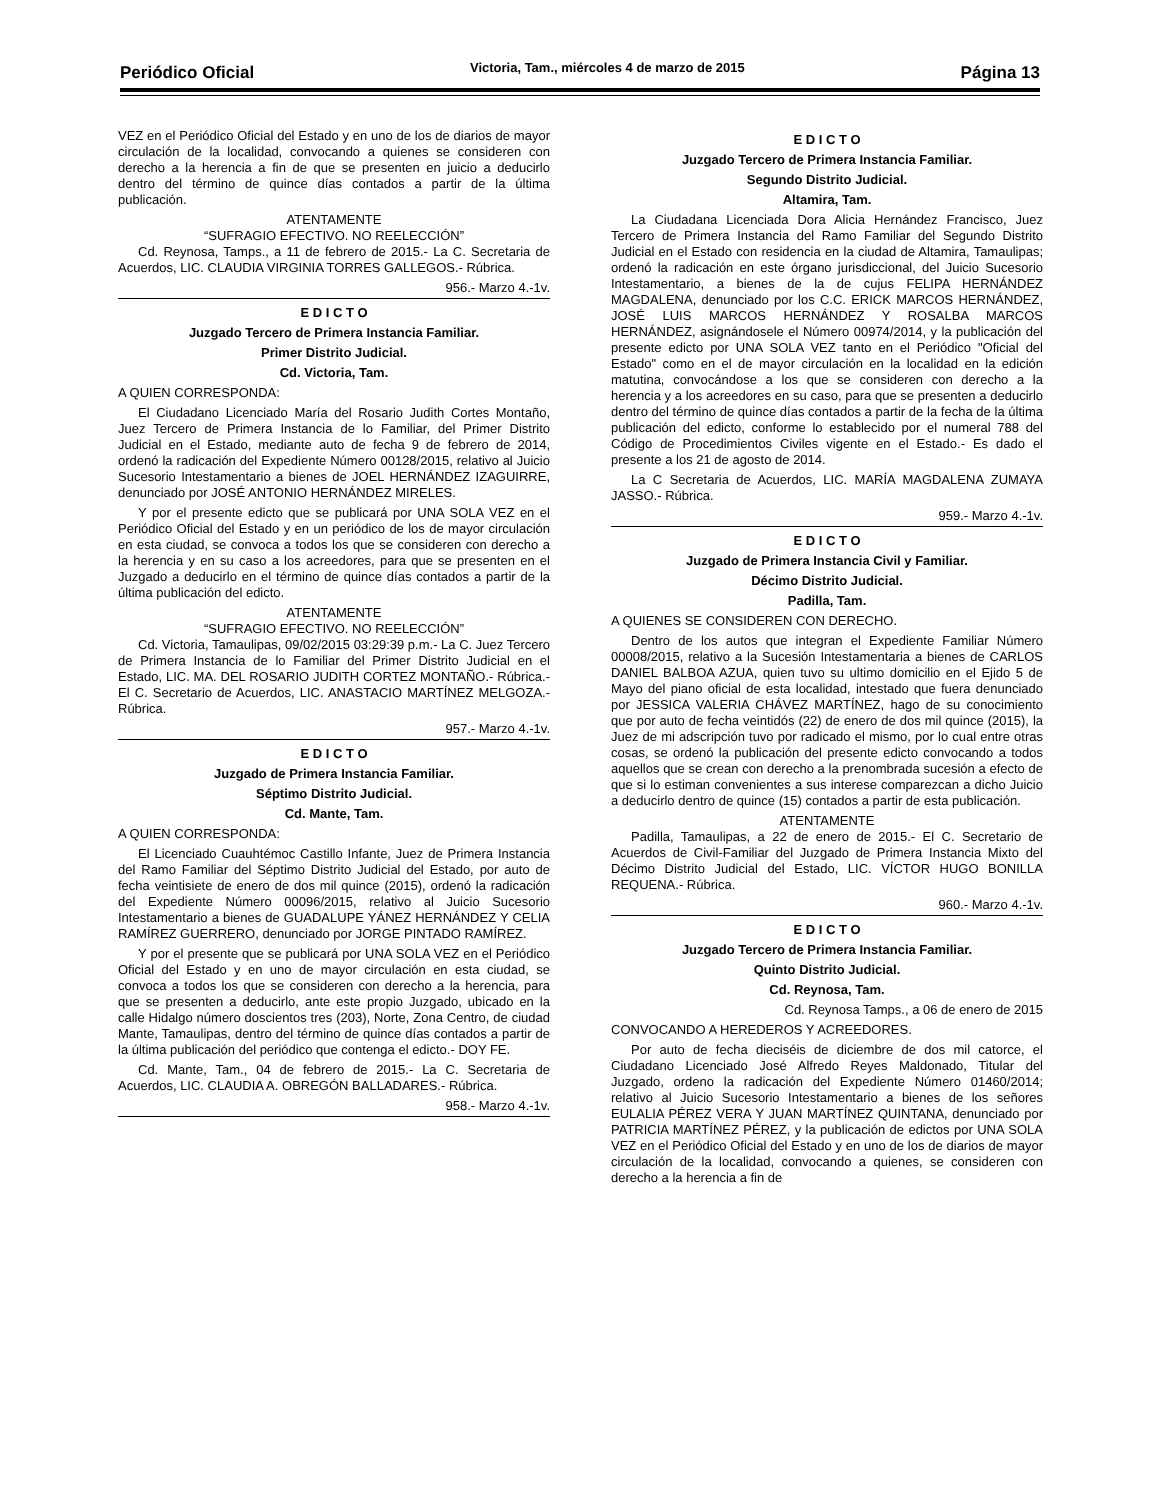Periódico Oficial Victoria, Tam., miércoles 4 de marzo de 2015 Página 13
VEZ en el Periódico Oficial del Estado y en uno de los de diarios de mayor circulación de la localidad, convocando a quienes se consideren con derecho a la herencia a fin de que se presenten en juicio a deducirlo dentro del término de quince días contados a partir de la última publicación.
ATENTAMENTE
“SUFRAGIO EFECTIVO. NO REELECCIÓN”
Cd. Reynosa, Tamps., a 11 de febrero de 2015.- La C. Secretaria de Acuerdos, LIC. CLAUDIA VIRGINIA TORRES GALLEGOS.- Rúbrica.
956.- Marzo 4.-1v.
E D I C T O
Juzgado Tercero de Primera Instancia Familiar.
Primer Distrito Judicial.
Cd. Victoria, Tam.
A QUIEN CORRESPONDA:
El Ciudadano Licenciado María del Rosario Judith Cortes Montaño, Juez Tercero de Primera Instancia de lo Familiar, del Primer Distrito Judicial en el Estado, mediante auto de fecha 9 de febrero de 2014, ordenó la radicación del Expediente Número 00128/2015, relativo al Juicio Sucesorio Intestamentario a bienes de JOEL HERNÁNDEZ IZAGUIRRE, denunciado por JOSÉ ANTONIO HERNÁNDEZ MIRELES.
Y por el presente edicto que se publicará por UNA SOLA VEZ en el Periódico Oficial del Estado y en un periódico de los de mayor circulación en esta ciudad, se convoca a todos los que se consideren con derecho a la herencia y en su caso a los acreedores, para que se presenten en el Juzgado a deducirlo en el término de quince días contados a partir de la última publicación del edicto.
ATENTAMENTE
“SUFRAGIO EFECTIVO. NO REELECCIÓN”
Cd. Victoria, Tamaulipas, 09/02/2015 03:29:39 p.m.- La C. Juez Tercero de Primera Instancia de lo Familiar del Primer Distrito Judicial en el Estado, LIC. MA. DEL ROSARIO JUDITH CORTEZ MONTAÑO.- Rúbrica.- El C. Secretario de Acuerdos, LIC. ANASTACIO MARTÍNEZ MELGOZA.- Rúbrica.
957.- Marzo 4.-1v.
E D I C T O
Juzgado de Primera Instancia Familiar.
Séptimo Distrito Judicial.
Cd. Mante, Tam.
A QUIEN CORRESPONDA:
El Licenciado Cuauhtémoc Castillo Infante, Juez de Primera Instancia del Ramo Familiar del Séptimo Distrito Judicial del Estado, por auto de fecha veintisiete de enero de dos mil quince (2015), ordenó la radicación del Expediente Número 00096/2015, relativo al Juicio Sucesorio Intestamentario a bienes de GUADALUPE YÁNEZ HERNÁNDEZ Y CELIA RAMÍREZ GUERRERO, denunciado por JORGE PINTADO RAMÍREZ.
Y por el presente que se publicará por UNA SOLA VEZ en el Periódico Oficial del Estado y en uno de mayor circulación en esta ciudad, se convoca a todos los que se consideren con derecho a la herencia, para que se presenten a deducirlo, ante este propio Juzgado, ubicado en la calle Hidalgo número doscientos tres (203), Norte, Zona Centro, de ciudad Mante, Tamaulipas, dentro del término de quince días contados a partir de la última publicación del periódico que contenga el edicto.- DOY FE.
Cd. Mante, Tam., 04 de febrero de 2015.- La C. Secretaria de Acuerdos, LIC. CLAUDIA A. OBREGÓN BALLADARES.- Rúbrica.
958.- Marzo 4.-1v.
E D I C T O
Juzgado Tercero de Primera Instancia Familiar.
Segundo Distrito Judicial.
Altamira, Tam.
La Ciudadana Licenciada Dora Alicia Hernández Francisco, Juez Tercero de Primera Instancia del Ramo Familiar del Segundo Distrito Judicial en el Estado con residencia en la ciudad de Altamira, Tamaulipas; ordenó la radicación en este órgano jurisdiccional, del Juicio Sucesorio Intestamentario, a bienes de la de cujus FELIPA HERNÁNDEZ MAGDALENA, denunciado por los C.C. ERICK MARCOS HERNÁNDEZ, JOSÉ LUIS MARCOS HERNÁNDEZ Y ROSALBA MARCOS HERNÁNDEZ, asignándosele el Número 00974/2014, y la publicación del presente edicto por UNA SOLA VEZ tanto en el Periódico "Oficial del Estado" como en el de mayor circulación en la localidad en la edición matutina, convocándose a los que se consideren con derecho a la herencia y a los acreedores en su caso, para que se presenten a deducirlo dentro del término de quince días contados a partir de la fecha de la última publicación del edicto, conforme lo establecido por el numeral 788 del Código de Procedimientos Civiles vigente en el Estado.- Es dado el presente a los 21 de agosto de 2014.
La C Secretaria de Acuerdos, LIC. MARÍA MAGDALENA ZUMAYA JASSO.- Rúbrica.
959.- Marzo 4.-1v.
E D I C T O
Juzgado de Primera Instancia Civil y Familiar.
Décimo Distrito Judicial.
Padilla, Tam.
A QUIENES SE CONSIDEREN CON DERECHO.
Dentro de los autos que integran el Expediente Familiar Número 00008/2015, relativo a la Sucesión Intestamentaria a bienes de CARLOS DANIEL BALBOA AZUA, quien tuvo su ultimo domicilio en el Ejido 5 de Mayo del piano oficial de esta localidad, intestado que fuera denunciado por JESSICA VALERIA CHÁVEZ MARTÍNEZ, hago de su conocimiento que por auto de fecha veintidós (22) de enero de dos mil quince (2015), la Juez de mi adscripción tuvo por radicado el mismo, por lo cual entre otras cosas, se ordenó la publicación del presente edicto convocando a todos aquellos que se crean con derecho a la prenombrada sucesión a efecto de que si lo estiman convenientes a sus interese comparezcan a dicho Juicio a deducirlo dentro de quince (15) contados a partir de esta publicación.
ATENTAMENTE
Padilla, Tamaulipas, a 22 de enero de 2015.- El C. Secretario de Acuerdos de Civil-Familiar del Juzgado de Primera Instancia Mixto del Décimo Distrito Judicial del Estado, LIC. VÍCTOR HUGO BONILLA REQUENA.- Rúbrica.
960.- Marzo 4.-1v.
E D I C T O
Juzgado Tercero de Primera Instancia Familiar.
Quinto Distrito Judicial.
Cd. Reynosa, Tam.
Cd. Reynosa Tamps., a 06 de enero de 2015
CONVOCANDO A HEREDEROS Y ACREEDORES.
Por auto de fecha dieciséis de diciembre de dos mil catorce, el Ciudadano Licenciado José Alfredo Reyes Maldonado, Titular del Juzgado, ordeno la radicación del Expediente Número 01460/2014; relativo al Juicio Sucesorio Intestamentario a bienes de los señores EULALIA PÉREZ VERA Y JUAN MARTÍNEZ QUINTANA, denunciado por PATRICIA MARTÍNEZ PÉREZ, y la publicación de edictos por UNA SOLA VEZ en el Periódico Oficial del Estado y en uno de los de diarios de mayor circulación de la localidad, convocando a quienes, se consideren con derecho a la herencia a fin de